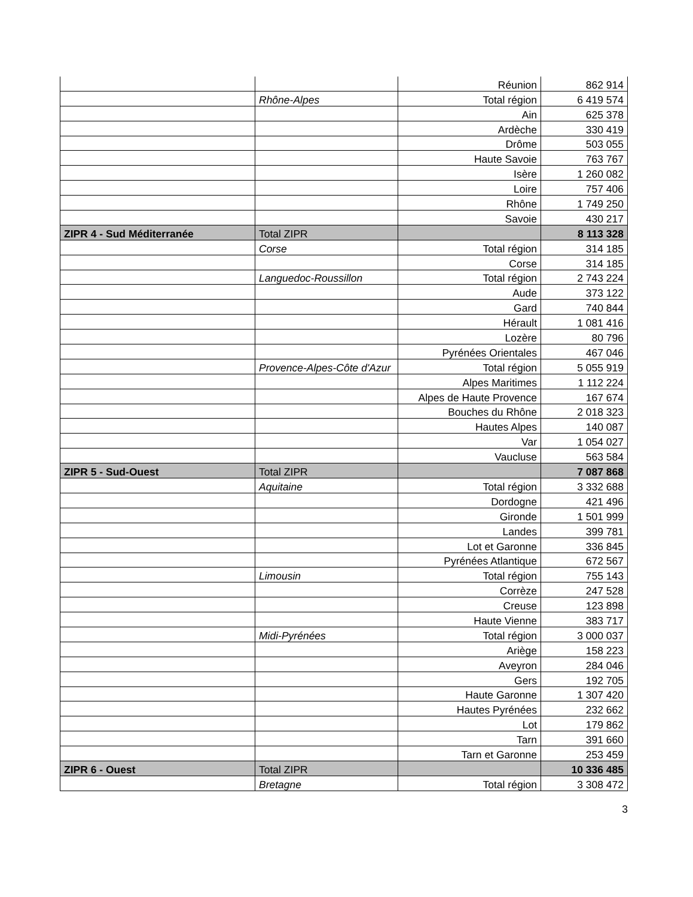| | | Réunion | 862 914 |
| | Rhône-Alpes | Total région | 6 419 574 |
| | | Ain | 625 378 |
| | | Ardèche | 330 419 |
| | | Drôme | 503 055 |
| | | Haute Savoie | 763 767 |
| | | Isère | 1 260 082 |
| | | Loire | 757 406 |
| | | Rhône | 1 749 250 |
| | | Savoie | 430 217 |
| ZIPR 4 - Sud Méditerranée | Total ZIPR | | 8 113 328 |
| | Corse | Total région | 314 185 |
| | | Corse | 314 185 |
| | Languedoc-Roussillon | Total région | 2 743 224 |
| | | Aude | 373 122 |
| | | Gard | 740 844 |
| | | Hérault | 1 081 416 |
| | | Lozère | 80 796 |
| | | Pyrénées Orientales | 467 046 |
| | Provence-Alpes-Côte d'Azur | Total région | 5 055 919 |
| | | Alpes Maritimes | 1 112 224 |
| | | Alpes de Haute Provence | 167 674 |
| | | Bouches du Rhône | 2 018 323 |
| | | Hautes Alpes | 140 087 |
| | | Var | 1 054 027 |
| | | Vaucluse | 563 584 |
| ZIPR 5 - Sud-Ouest | Total ZIPR | | 7 087 868 |
| | Aquitaine | Total région | 3 332 688 |
| | | Dordogne | 421 496 |
| | | Gironde | 1 501 999 |
| | | Landes | 399 781 |
| | | Lot et Garonne | 336 845 |
| | | Pyrénées Atlantique | 672 567 |
| | Limousin | Total région | 755 143 |
| | | Corrèze | 247 528 |
| | | Creuse | 123 898 |
| | | Haute Vienne | 383 717 |
| | Midi-Pyrénées | Total région | 3 000 037 |
| | | Ariège | 158 223 |
| | | Aveyron | 284 046 |
| | | Gers | 192 705 |
| | | Haute Garonne | 1 307 420 |
| | | Hautes Pyrénées | 232 662 |
| | | Lot | 179 862 |
| | | Tarn | 391 660 |
| | | Tarn et Garonne | 253 459 |
| ZIPR 6 - Ouest | Total ZIPR | | 10 336 485 |
| | Bretagne | Total région | 3 308 472 |
3